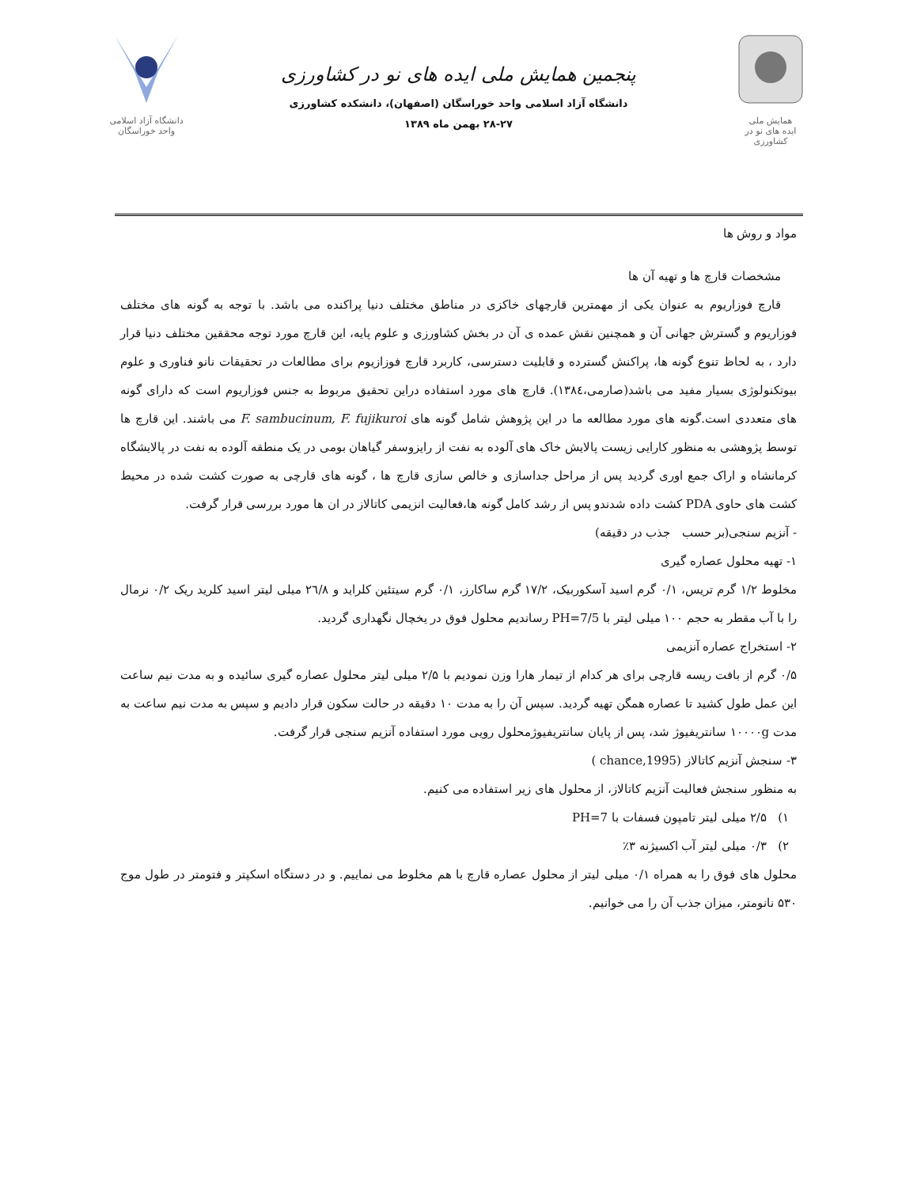همایش ملی
ایده های نو در کشاورزی
پنجمین همایش ملی ایده های نو در کشاورزی
دانشگاه آزاد اسلامی واحد خوراسگان (اصفهان)، دانشکده کشاورزی
۲۸-۲۷ بهمن ماه ۱۳۸۹
دانشگاه آزاد اسلامی
واحد خوراسگان
مواد و روش ها
مشخصات قارچ ها و تهیه آن ها
قارچ فوزاریوم به عنوان یکی از مهمترین قارچهای خاکزی در مناطق مختلف دنیا پراکنده می باشد. با توجه به گونه های مختلف فوزاریوم و گسترش جهانی آن و همچنین نقش عمده ی آن در بخش کشاورزی و علوم پایه، این قارچ مورد توجه محققین مختلف دنیا قرار دارد ، به لحاظ تنوع گونه ها، پراکنش گسترده و قابلیت دسترسی، کاربرد قارچ فوزازیوم برای مطالعات در تحقیقات نانو فناوری و علوم بیوتکنولوژی بسیار مفید می باشد(صارمی،۱۳۸٤). قارچ های مورد استفاده دراین تحقیق مربوط به جنس فوزاریوم است که دارای گونه های متعددی است.گونه های مورد مطالعه ما در این پژوهش شامل گونه های F. sambucinum, F. fujikuroi می باشند. این قارچ ها توسط پژوهشی به منظور کارایی زیست پالایش خاک های آلوده به نفت از رایزوسفر گیاهان بومی در یک منطقه آلوده به نفت در پالایشگاه کرمانشاه و اراک جمع اوری گردید پس از مراحل جداسازی و خالص سازی قارچ ها ، گونه های قارچی به صورت کشت شده در محیط کشت های حاوی PDA کشت داده شدندو پس از رشد کامل گونه ها،فعالیت انزیمی کاتالاز در ان ها مورد بررسی قرار گرفت.
- آنزیم سنجی(بر حسب جذب در دقیقه)
۱- تهیه محلول عصاره گیری
مخلوط ۱/۲ گرم تریس، ۰/۱ گرم اسید آسکوربیک، ۱۷/۲ گرم ساکارز، ۰/۱ گرم سیتئین کلراید و ۲٦/۸ میلی لیتر اسید کلرید ریک ۰/۲ نرمال را با آب مقطر به حجم ۱۰۰ میلی لیتر با PH=7/5 رساندیم محلول فوق در یخچال نگهداری گردید.
۲- استخراج عصاره آنزیمی
۰/۵ گرم از بافت ریسه قارچی برای هر کدام از تیمار هارا وزن نمودیم با ۲/۵ میلی لیتر محلول عصاره گیری سائیده و به مدت نیم ساعت این عمل طول کشید تا عصاره همگن تهیه گردید. سپس آن را به مدت ۱۰ دقیقه در حالت سکون قرار دادیم و سپس به مدت نیم ساعت به مدت ۱۰۰۰۰g سانتریفیوژ شد، پس از پایان سانتریفیوژمحلول رویی مورد استفاده آنزیم سنجی قرار گرفت.
۳- سنجش آنزیم کاتالاز (chance,1995 )
به منظور سنجش فعالیت آنزیم کاتالاز، از محلول های زیر استفاده می کنیم.
۱) ۲/۵ میلی لیتر تامپون فسفات با PH=7
۲) ۰/۳ میلی لیتر آب اکسیژنه ۳٪
محلول های فوق را به همراه ۰/۱ میلی لیتر از محلول عصاره قارچ با هم مخلوط می نماییم. و در دستگاه اسکپتر و فتومتر در طول موج ۵۳۰ نانومتر، میزان جذب آن را می خوانیم.